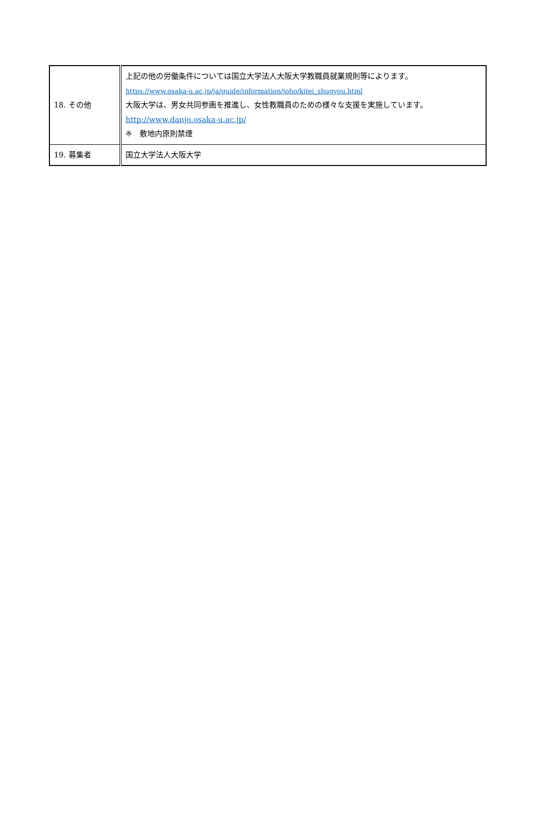| 18. その他 | 上記の他の労働条件については国立大学法人大阪大学教職員就業規則等によります。 https://www.osaka-u.ac.jp/ja/guide/information/joho/kitei_shugyou.html 大阪大学は、男女共同参画を推進し、女性教職員のための様々な支援を実施しています。 http://www.danjo.osaka-u.ac.jp/ ※ 敷地内原則禁煙 |
| 19. 募集者 | 国立大学法人大阪大学 |